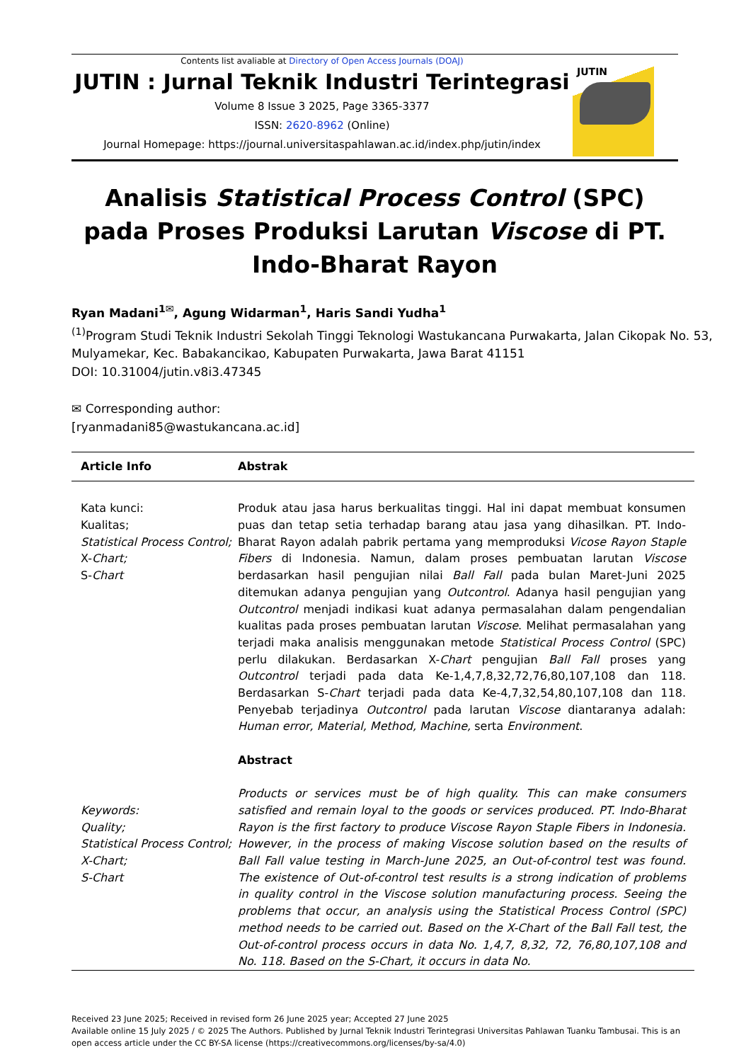Contents list avaliable at Directory of Open Access Journals (DOAJ)
JUTIN : Jurnal Teknik Industri Terintegrasi
Volume 8 Issue 3 2025, Page 3365-3377
ISSN: 2620-8962 (Online)
Journal Homepage: https://journal.universitaspahlawan.ac.id/index.php/jutin/index
JUTIN
Analisis Statistical Process Control (SPC) pada Proses Produksi Larutan Viscose di PT. Indo-Bharat Rayon
Ryan Madani<sup>1✉</sup>, Agung Widarman<sup>1</sup>, Haris Sandi Yudha<sup>1</sup>
<sup>(1)</sup> Program Studi Teknik Industri Sekolah Tinggi Teknologi Wastukancana Purwakarta, Jalan Cikopak No. 53, Mulyamekar, Kec. Babakancikao, Kabupaten Purwakarta, Jawa Barat 41151
DOI: 10.31004/jutin.v8i3.47345
✉ Corresponding author:
[ryanmadani85@wastukancana.ac.id]
Article Info Abstrak
Kata kunci:
Kualitas;
Statistical Process Control;
X-Chart;
S-Chart
Produk atau jasa harus berkualitas tinggi. Hal ini dapat membuat konsumen puas dan tetap setia terhadap barang atau jasa yang dihasilkan. PT. Indo-Bharat Rayon adalah pabrik pertama yang memproduksi Vicose Rayon Staple Fibers di Indonesia. Namun, dalam proses pembuatan larutan Viscose berdasarkan hasil pengujian nilai Ball Fall pada bulan Maret-Juni 2025 ditemukan adanya pengujian yang Outcontrol. Adanya hasil pengujian yang Outcontrol menjadi indikasi kuat adanya permasalahan dalam pengendalian kualitas pada proses pembuatan larutan Viscose. Melihat permasalahan yang terjadi maka analisis menggunakan metode Statistical Process Control (SPC) perlu dilakukan. Berdasarkan X-Chart pengujian Ball Fall proses yang Outcontrol terjadi pada data Ke-1,4,7,8,32,72,76,80,107,108 dan 118. Berdasarkan S-Chart terjadi pada data Ke-4,7,32,54,80,107,108 dan 118. Penyebab terjadinya Outcontrol pada larutan Viscose diantaranya adalah: Human error, Material, Method, Machine, serta Environment.
Abstract
Keywords:
Quality;
Statistical Process Control;
X-Chart;
S-Chart
Products or services must be of high quality. This can make consumers satisfied and remain loyal to the goods or services produced. PT. Indo-Bharat Rayon is the first factory to produce Viscose Rayon Staple Fibers in Indonesia. However, in the process of making Viscose solution based on the results of Ball Fall value testing in March-June 2025, an Out-of-control test was found. The existence of Out-of-control test results is a strong indication of problems in quality control in the Viscose solution manufacturing process. Seeing the problems that occur, an analysis using the Statistical Process Control (SPC) method needs to be carried out. Based on the X-Chart of the Ball Fall test, the Out-of-control process occurs in data No. 1,4,7, 8,32, 72, 76,80,107,108 and No. 118. Based on the S-Chart, it occurs in data No.
Received 23 June 2025; Received in revised form 26 June 2025 year; Accepted 27 June 2025
Available online 15 July 2025 / © 2025 The Authors. Published by Jurnal Teknik Industri Terintegrasi Universitas Pahlawan Tuanku Tambusai. This is an open access article under the CC BY-SA license (https://creativecommons.org/licenses/by-sa/4.0)